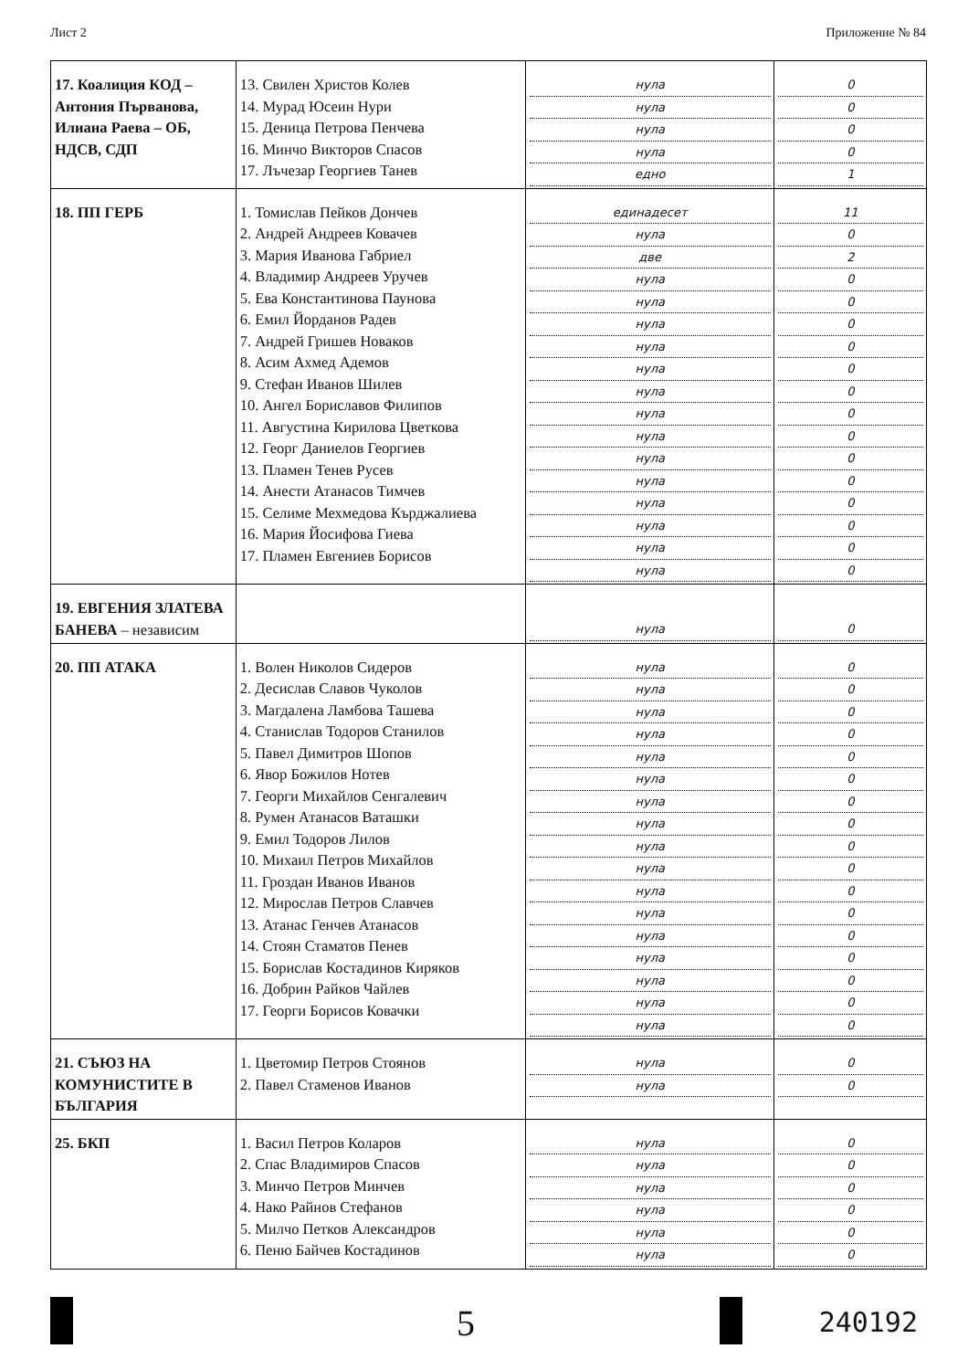Лист 2 Приложение № 84
| 17. Коалиция КОД – Антония Първанова, Илиана Раева – ОБ, НДСВ, СДП | 13. Свилен Христов Колев 14. Мурад Юсеин Нури 15. Деница Петрова Пенчева 16. Минчо Викторов Спасов 17. Лъчезар Георгиев Танев | нула нула нула нула едно | 0 0 0 0 1 |
| 18. ПП ГЕРБ | 1. Томислав Пейков Дончев 2. Андрей Андреев Ковачев 3. Мария Иванова Габриел 4. Владимир Андреев Уручев 5. Ева Константинова Паунова 6. Емил Йорданов Радев 7. Андрей Гришев Новаков 8. Асим Ахмед Адемов 9. Стефан Иванов Шилев 10. Ангел Бориславов Филипов 11. Августина Кирилова Цветкова 12. Георг Даниелов Георгиев 13. Пламен Тенев Русев 14. Анести Атанасов Тимчев 15. Селиме Мехмедова Кърджалиева 16. Мария Йосифова Гиева 17. Пламен Евгениев Борисов | единадесет нула две нула нула нула нула нула нула нула нула нула нула нула нула нула нула | 11 0 2 0 0 0 0 0 0 0 0 0 0 0 0 0 0 |
| 19. ЕВГЕНИЯ ЗЛАТЕВА БАНЕВА – независим | | нула | 0 |
| 20. ПП АТАКА | 1. Волен Николов Сидеров 2. Десислав Славов Чуколов 3. Магдалена Ламбова Ташева 4. Станислав Тодоров Станилов 5. Павел Димитров Шопов 6. Явор Божилов Нотев 7. Георги Михайлов Сенгалевич 8. Румен Атанасов Ваташки 9. Емил Тодоров Лилов 10. Михаил Петров Михайлов 11. Гроздан Иванов Иванов 12. Мирослав Петров Славчев 13. Атанас Генчев Атанасов 14. Стоян Стаматов Пенев 15. Борислав Костадинов Киряков 16. Добрин Райков Чайлев 17. Георги Борисов Ковачки | нула нула нула нула нула нула нула нула нула нула нула нула нула нула нула нула нула | 0 0 0 0 0 0 0 0 0 0 0 0 0 0 0 0 0 |
| 21. СЪЮЗ НА КОМУНИСТИТЕ В БЪЛГАРИЯ | 1. Цветомир Петров Стоянов 2. Павел Стаменов Иванов | нула нула | 0 0 |
| 25. БКП | 1. Васил Петров Коларов 2. Спас Владимиров Спасов 3. Минчо Петров Минчев 4. Нако Райнов Стефанов 5. Милчо Петков Александров 6. Пеню Байчев Костадинов | нула нула нула нула нула нула | 0 0 0 0 0 0 |
5 240192